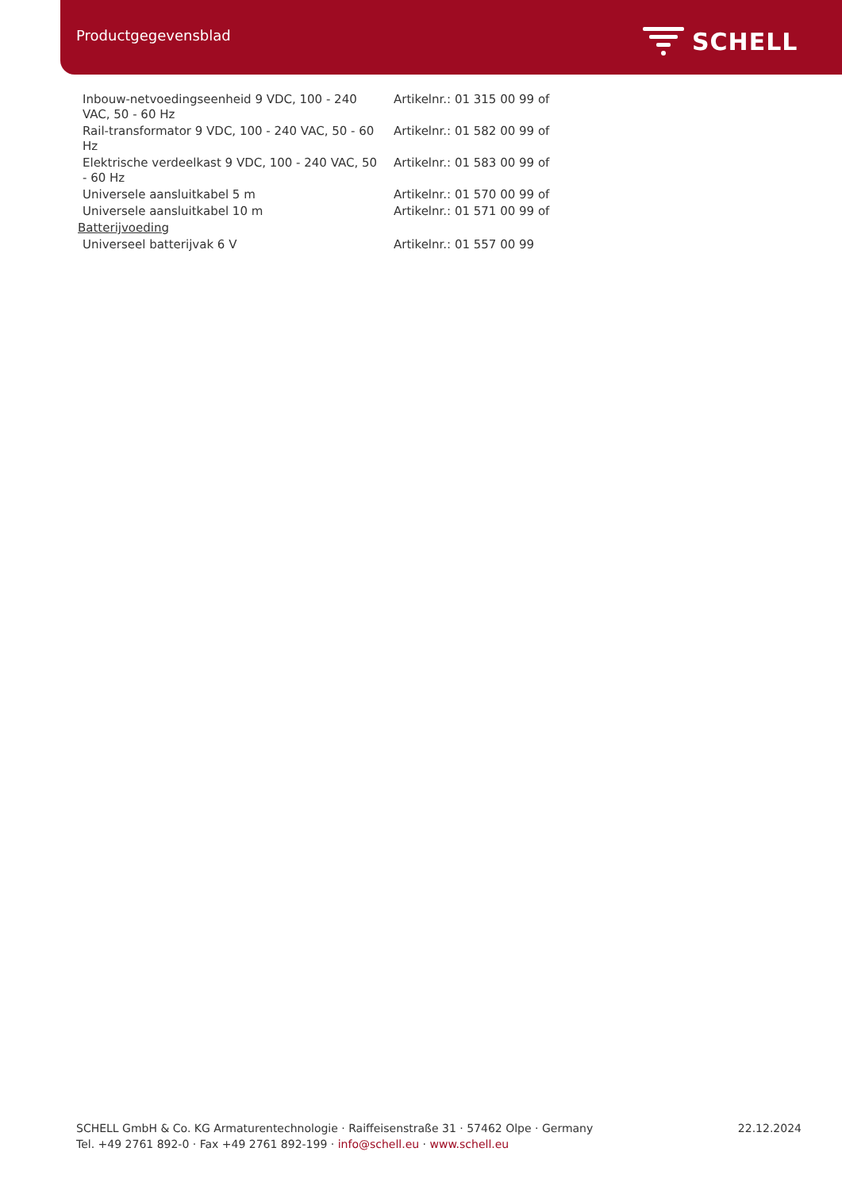Productgegevensblad SCHELL
| Inbouw-netvoedingseenheid 9 VDC, 100 - 240 VAC, 50 - 60 Hz | Artikelnr.: 01 315 00 99 of |
| Rail-transformator 9 VDC, 100 - 240 VAC, 50 - 60 Hz | Artikelnr.: 01 582 00 99 of |
| Elektrische verdeelkast 9 VDC, 100 - 240 VAC, 50 - 60 Hz | Artikelnr.: 01 583 00 99 of |
| Universele aansluitkabel 5 m | Artikelnr.: 01 570 00 99 of |
| Universele aansluitkabel 10 m | Artikelnr.: 01 571 00 99 of |
| Batterijvoeding | |
| Universeel batterijvak 6 V | Artikelnr.: 01 557 00 99 |
22.12.2024 SCHELL GmbH & Co. KG Armaturentechnologie · Raiffeisenstraße 31 · 57462 Olpe · Germany
Tel. +49 2761 892-0 · Fax +49 2761 892-199 · info@schell.eu · www.schell.eu